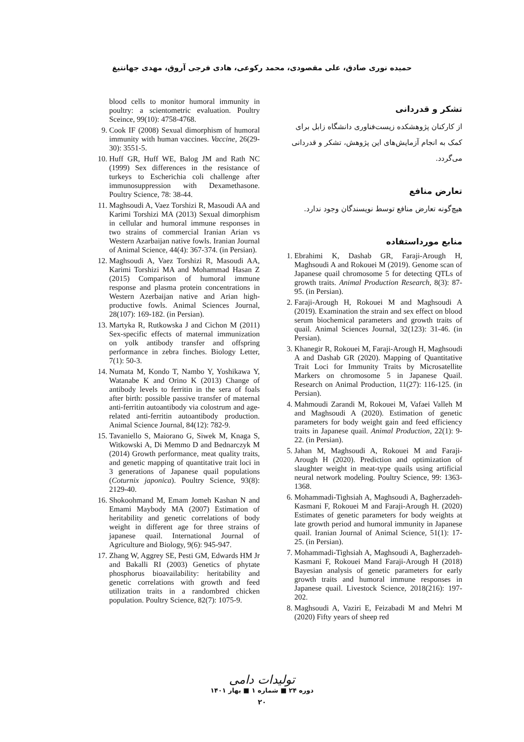حمیده نوری صادق، علی مقصودی، محمد رکوعی، هادی فرجی آروق، مهدی جهانتیغ
تشکر و قدردانی
از کارکنان پژوهشکده زیست‌فناوری دانشگاه زابل برای کمک به انجام آزمایش‌های این پژوهش، تشکر و قدردانی می‌گردد.
تعارض منافع
هیچ‌گونه تعارض منافع توسط نویسندگان وجود ندارد.
منابع مورداستفاده
1. Ebrahimi K, Dashab GR, Faraji-Arough H, Maghsoudi A and Rokouei M (2019). Genome scan of Japanese quail chromosome 5 for detecting QTLs of growth traits. Animal Production Research, 8(3): 87-95. (in Persian).
2. Faraji-Arough H, Rokouei M and Maghsoudi A (2019). Examination the strain and sex effect on blood serum biochemical parameters and growth traits of quail. Animal Sciences Journal, 32(123): 31-46. (in Persian).
3. Khanegir R, Rokouei M, Faraji-Arough H, Maghsoudi A and Dashab GR (2020). Mapping of Quantitative Trait Loci for Immunity Traits by Microsatellite Markers on chromosome 5 in Japanese Quail. Research on Animal Production, 11(27): 116-125. (in Persian).
4. Mahmoudi Zarandi M, Rokouei M, Vafaei Valleh M and Maghsoudi A (2020). Estimation of genetic parameters for body weight gain and feed efficiency traits in Japanese quail. Animal Production, 22(1): 9-22. (in Persian).
5. Jahan M, Maghsoudi A, Rokouei M and Faraji-Arough H (2020). Prediction and optimization of slaughter weight in meat-type quails using artificial neural network modeling. Poultry Science, 99: 1363-1368.
6. Mohammadi-Tighsiah A, Maghsoudi A, Bagherzadeh-Kasmani F, Rokouei M and Faraji-Arough H. (2020) Estimates of genetic parameters for body weights at late growth period and humoral immunity in Japanese quail. Iranian Journal of Animal Science, 51(1): 17-25. (in Persian).
7. Mohammadi-Tighsiah A, Maghsoudi A, Bagherzadeh-Kasmani F, Rokouei Mand Faraji-Arough H (2018) Bayesian analysis of genetic parameters for early growth traits and humoral immune responses in Japanese quail. Livestock Science, 2018(216): 197-202.
8. Maghsoudi A, Vaziri E, Feizabadi M and Mehri M (2020) Fifty years of sheep red
blood cells to monitor humoral immunity in poultry: a scientometric evaluation. Poultry Sceince, 99(10): 4758-4768.
9. Cook IF (2008) Sexual dimorphism of humoral immunity with human vaccines. Vaccine, 26(29-30): 3551-5.
10. Huff GR, Huff WE, Balog JM and Rath NC (1999) Sex differences in the resistance of turkeys to Escherichia coli challenge after immunosuppression with Dexamethasone. Poultry Science, 78: 38-44.
11. Maghsoudi A, Vaez Torshizi R, Masoudi AA and Karimi Torshizi MA (2013) Sexual dimorphism in cellular and humoral immune responses in two strains of commercial Iranian Arian vs Western Azarbaijan native fowls. Iranian Journal of Animal Science, 44(4): 367-374. (in Persian).
12. Maghsoudi A, Vaez Torshizi R, Masoudi AA, Karimi Torshizi MA and Mohammad Hasan Z (2015) Comparison of humoral immune response and plasma protein concentrations in Western Azerbaijan native and Arian high-productive fowls. Animal Sciences Journal, 28(107): 169-182. (in Persian).
13. Martyka R, Rutkowska J and Cichon M (2011) Sex-specific effects of maternal immunization on yolk antibody transfer and offspring performance in zebra finches. Biology Letter, 7(1): 50-3.
14. Numata M, Kondo T, Nambo Y, Yoshikawa Y, Watanabe K and Orino K (2013) Change of antibody levels to ferritin in the sera of foals after birth: possible passive transfer of maternal anti-ferritin autoantibody via colostrum and age-related anti-ferritin autoantibody production. Animal Science Journal, 84(12): 782-9.
15. Tavaniello S, Maiorano G, Siwek M, Knaga S, Witkowski A, Di Memmo D and Bednarczyk M (2014) Growth performance, meat quality traits, and genetic mapping of quantitative trait loci in 3 generations of Japanese quail populations (Coturnix japonica). Poultry Science, 93(8): 2129-40.
16. Shokoohmand M, Emam Jomeh Kashan N and Emami Maybody MA (2007) Estimation of heritability and genetic correlations of body weight in different age for three strains of japanese quail. International Journal of Agriculture and Biology, 9(6): 945-947.
17. Zhang W, Aggrey SE, Pesti GM, Edwards HM Jr and Bakalli RI (2003) Genetics of phytate phosphorus bioavailability: heritability and genetic correlations with growth and feed utilization traits in a randombred chicken population. Poultry Science, 82(7): 1075-9.
تولیدات دامی
دوره ۲۴ ■ شماره ۱ ■ بهار ۱۴۰۱
۲۰